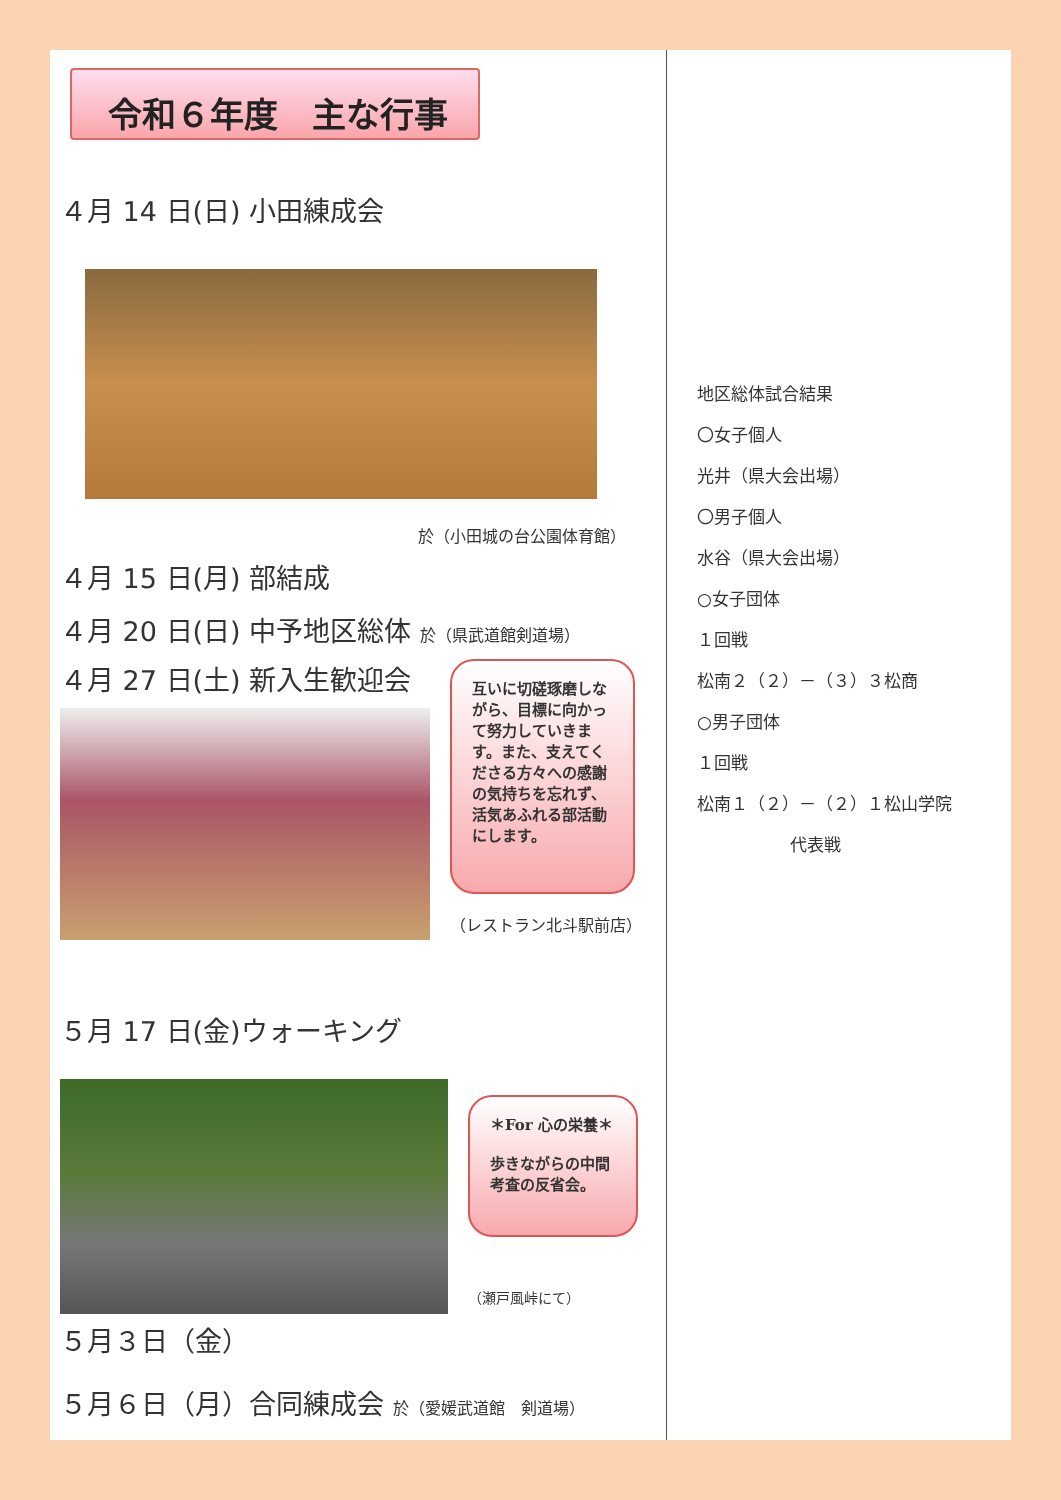令和６年度　主な行事
４月 14 日(日) 小田練成会
於（小田城の台公園体育館）
４月 15 日(月) 部結成
４月 20 日(日) 中予地区総体 於（県武道館剣道場）
４月 27 日(土) 新入生歓迎会
互いに切磋琢磨しながら、目標に向かって努力していきます。また、支えてくださる方々への感謝の気持ちを忘れず、活気あふれる部活動にします。
（レストラン北斗駅前店）
５月 17 日(金)ウォーキング
＊For 心の栄養＊
歩きながらの中間考査の反省会。
（瀬戸風峠にて）
５月３日（金）
５月６日（月）合同練成会 於（愛媛武道館　剣道場）
地区総体試合結果
〇女子個人
光井（県大会出場）
〇男子個人
水谷（県大会出場）
○女子団体
１回戦
松南２（２）－（３）３松商
○男子団体
１回戦
松南１（２）－（２）１松山学院
代表戦